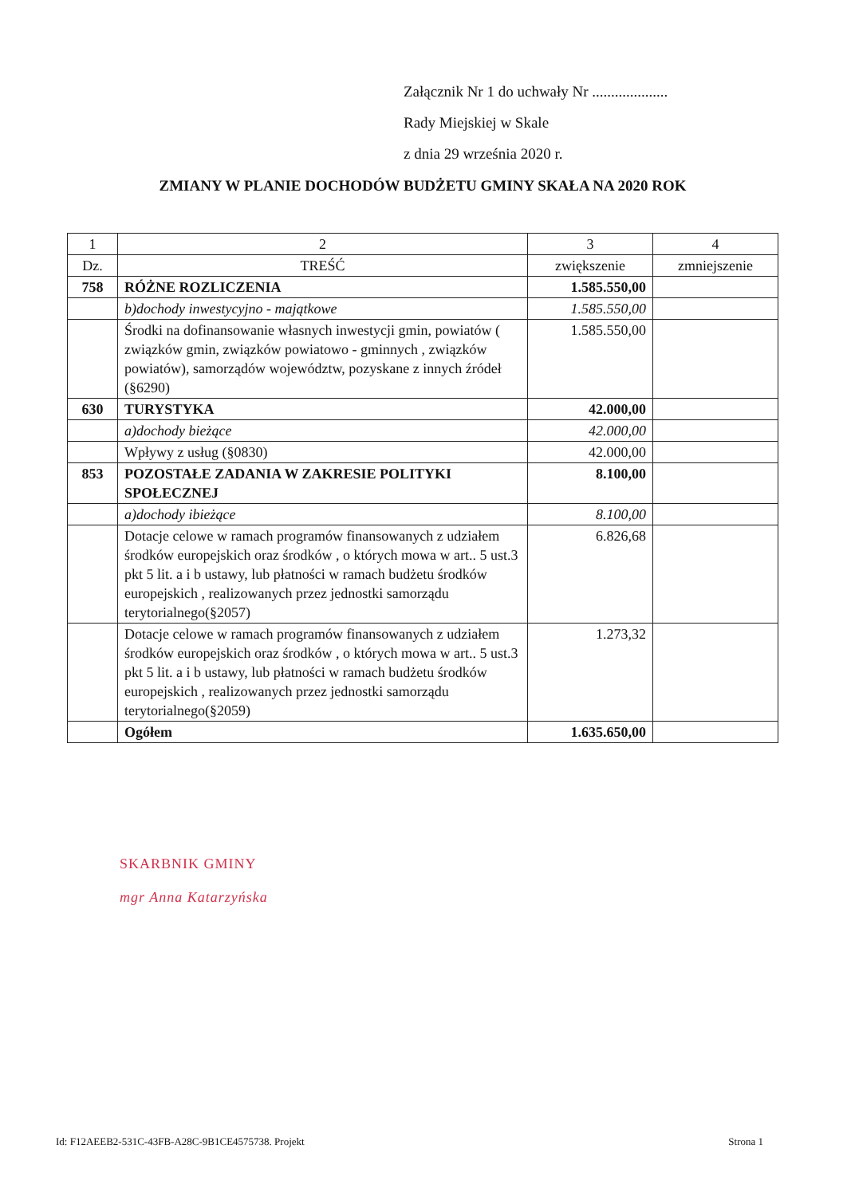Załącznik Nr 1 do uchwały Nr ....................
Rady Miejskiej w Skale
z dnia 29 września 2020 r.
ZMIANY W PLANIE DOCHODÓW BUDŻETU GMINY SKAŁA NA 2020 ROK
| 1 | 2 | 3 | 4 |
| --- | --- | --- | --- |
| Dz. | TREŚĆ | zwiększenie | zmniejszenie |
| 758 | RÓŻNE ROZLICZENIA | 1.585.550,00 | |
| | b)dochody inwestycyjno - majątkowe | 1.585.550,00 | |
| | Środki na dofinansowanie własnych inwestycji gmin, powiatów ( związków gmin, związków powiatowo - gminnych , związków powiatów), samorządów województw, pozyskane z innych źródeł (§6290) | 1.585.550,00 | |
| 630 | TURYSTYKA | 42.000,00 | |
| | a)dochody bieżące | 42.000,00 | |
| | Wpływy z usług (§0830) | 42.000,00 | |
| 853 | POZOSTAŁE ZADANIA W ZAKRESIE POLITYKI SPOŁECZNEJ | 8.100,00 | |
| | a)dochody ibieżące | 8.100,00 | |
| | Dotacje celowe w ramach programów finansowanych z udziałem środków europejskich oraz środków , o których mowa w art.. 5 ust.3 pkt 5 lit. a i b ustawy, lub płatności w ramach budżetu środków europejskich , realizowanych przez jednostki samorządu terytorialnego(§2057) | 6.826,68 | |
| | Dotacje celowe w ramach programów finansowanych z udziałem środków europejskich oraz środków , o których mowa w art.. 5 ust.3 pkt 5 lit. a i b ustawy, lub płatności w ramach budżetu środków europejskich , realizowanych przez jednostki samorządu terytorialnego(§2059) | 1.273,32 | |
| | Ogółem | 1.635.650,00 | |
SKARBNIK GMINY
mgr Anna Katarzyńska
Id: F12AEEB2-531C-43FB-A28C-9B1CE4575738. Projekt Strona 1